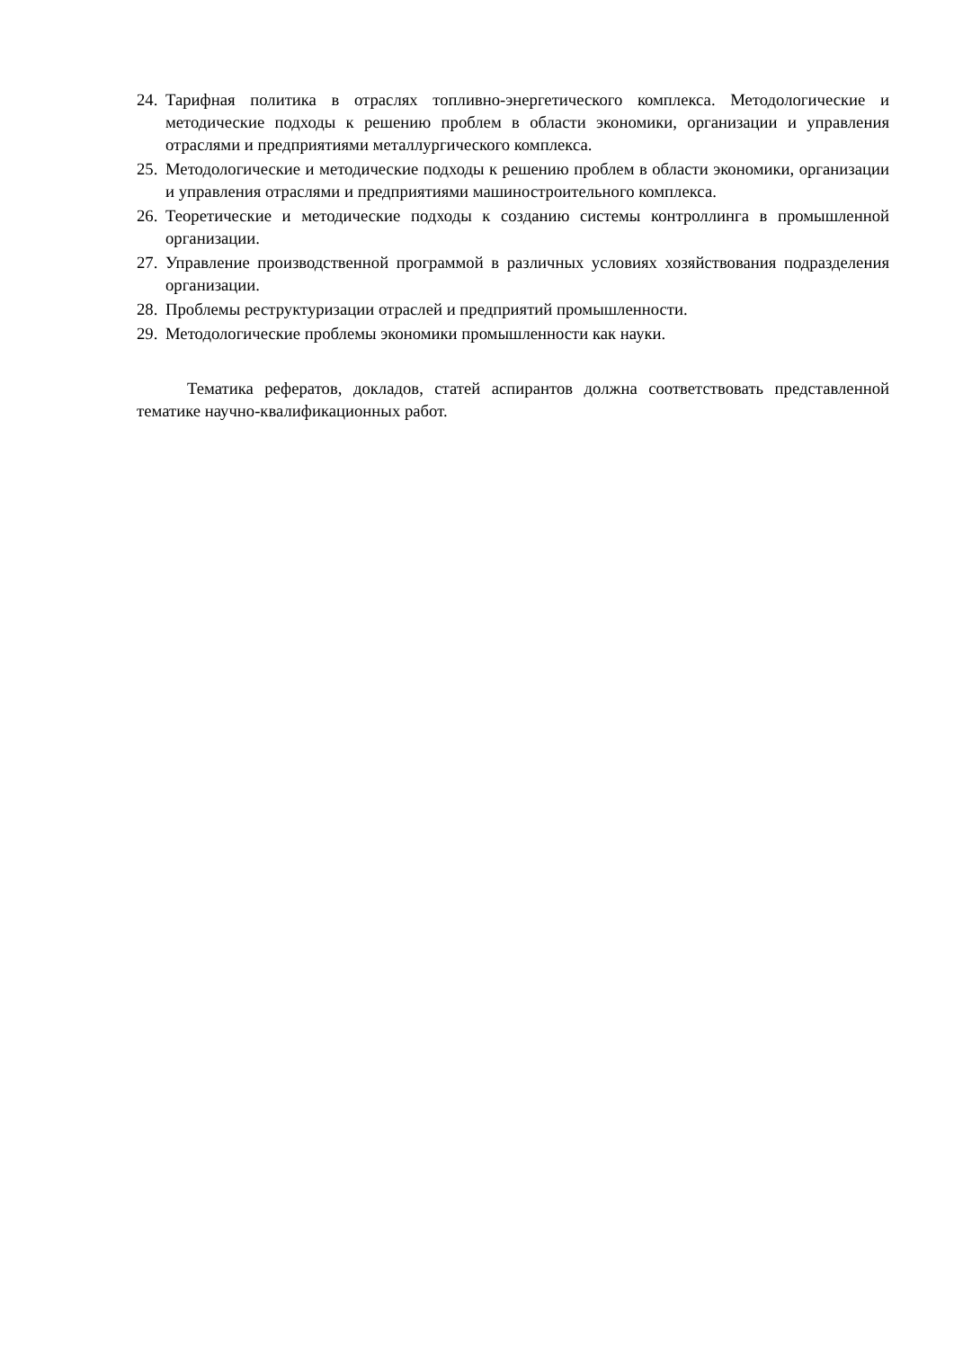24. Тарифная политика в отраслях топливно-энергетического комплекса. Методологические и методические подходы к решению проблем в области экономики, организации и управления отраслями и предприятиями металлургического комплекса.
25. Методологические и методические подходы к решению проблем в области экономики, организации и управления отраслями и предприятиями машиностроительного комплекса.
26. Теоретические и методические подходы к созданию системы контроллинга в промышленной организации.
27. Управление производственной программой в различных условиях хозяйствования подразделения организации.
28. Проблемы реструктуризации отраслей и предприятий промышленности.
29. Методологические проблемы экономики промышленности как науки.
Тематика рефератов, докладов, статей аспирантов должна соответствовать представленной тематике научно-квалификационных работ.